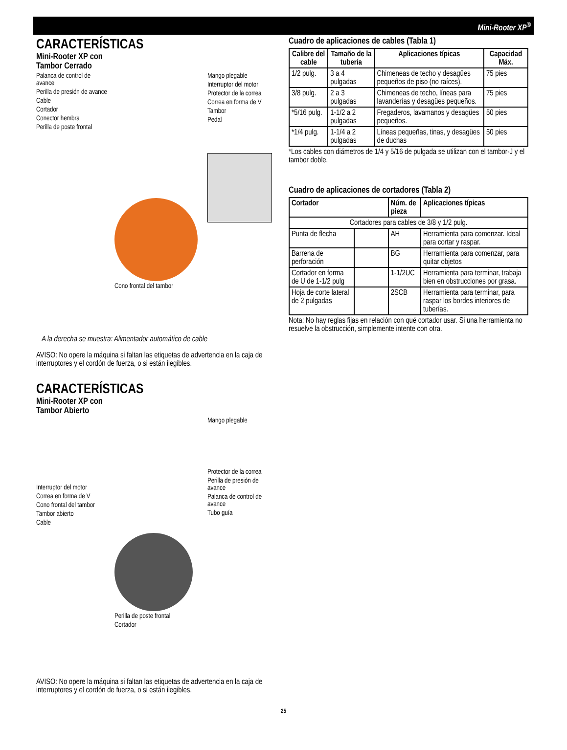Mini-Rooter XP<sup>®</sup>
CARACTERÍSTICAS
Mini-Rooter XP con
Tambor Cerrado
Palanca de control de avance
Perilla de presión de avance
Cable
Cortador
Conector hembra
Perilla de poste frontal
Cono frontal del tambor
Mango plegable
Interruptor del motor
Protector de la correa
Correa en forma de V
Tambor
Pedal
A la derecha se muestra: Alimentador automático de cable
AVISO: No opere la máquina si faltan las etiquetas de advertencia en la caja de interruptores y el cordón de fuerza, o si están ilegibles.
CARACTERÍSTICAS
Mini-Rooter XP con
Tambor Abierto
Interruptor del motor
Correa en forma de V
Cono frontal del tambor
Tambor abierto
Cable
Perilla de poste frontal
Cortador
Mango plegable
Protector de la correa
Perilla de presión de avance
Palanca de control de avance
Tubo guía
AVISO: No opere la máquina si faltan las etiquetas de advertencia en la caja de interruptores y el cordón de fuerza, o si están ilegibles.
Cuadro de aplicaciones de cables (Tabla 1)
| Calibre del cable | Tamaño de la tubería | Aplicaciones típicas | Capacidad Máx. |
| --- | --- | --- | --- |
| 1/2 pulg. | 3 a 4 pulgadas | Chimeneas de techo y desagües pequeños de piso (no raíces). | 75 pies |
| 3/8 pulg. | 2 a 3 pulgadas | Chimeneas de techo, líneas para lavanderías y desagües pequeños. | 75 pies |
| *5/16 pulg. | 1-1/2 a 2 pulgadas | Fregaderos, lavamanos y desagües pequeños. | 50 pies |
| *1/4 pulg. | 1-1/4 a 2 pulgadas | Líneas pequeñas, tinas, y desagües de duchas | 50 pies |
*Los cables con diámetros de 1/4 y 5/16 de pulgada se utilizan con el tambor-J y el tambor doble.
Cuadro de aplicaciones de cortadores (Tabla 2)
| Cortador | | Núm. de pieza | Aplicaciones típicas |
| --- | --- | --- | --- |
| Cortadores para cables de 3/8 y 1/2 pulg. | | | |
| Punta de flecha | | AH | Herramienta para comenzar. Ideal para cortar y raspar. |
| Barrena de perforación | | BG | Herramienta para comenzar, para quitar objetos |
| Cortador en forma de U de 1-1/2 pulg | | 1-1/2UC | Herramienta para terminar, trabaja bien en obstrucciones por grasa. |
| Hoja de corte lateral de 2 pulgadas | | 2SCB | Herramienta para terminar, para raspar los bordes interiores de tuberías. |
Nota: No hay reglas fijas en relación con qué cortador usar. Si una herramienta no resuelve la obstrucción, simplemente intente con otra.
25